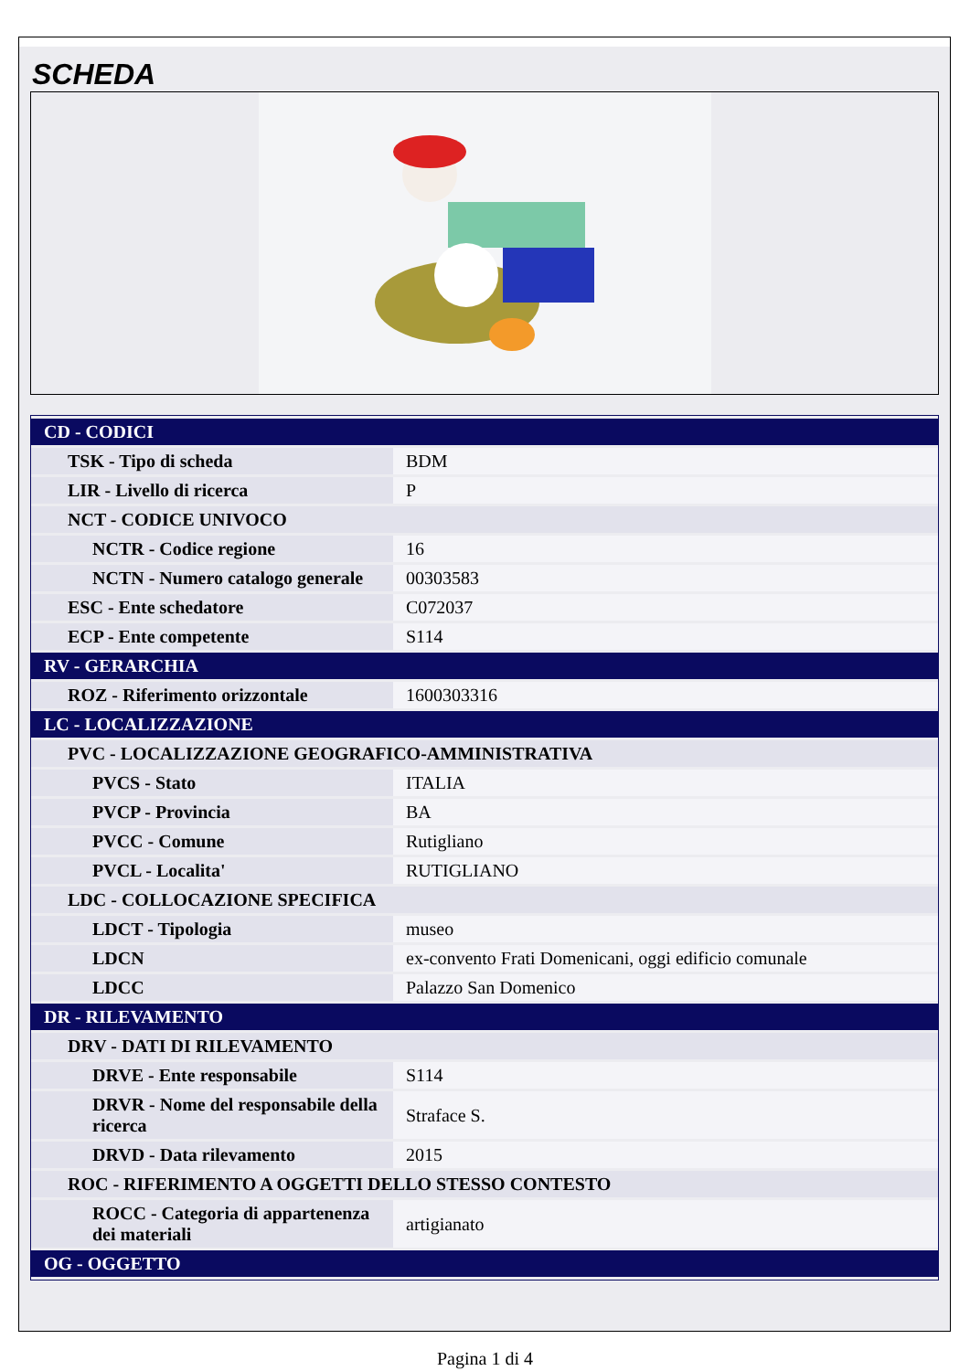SCHEDA
| CD - CODICI | |
| TSK - Tipo di scheda | BDM |
| LIR - Livello di ricerca | P |
| NCT - CODICE UNIVOCO | |
| NCTR - Codice regione | 16 |
| NCTN - Numero catalogo generale | 00303583 |
| ESC - Ente schedatore | C072037 |
| ECP - Ente competente | S114 |
| RV - GERARCHIA | |
| ROZ - Riferimento orizzontale | 1600303316 |
| LC - LOCALIZZAZIONE | |
| PVC - LOCALIZZAZIONE GEOGRAFICO-AMMINISTRATIVA | |
| PVCS - Stato | ITALIA |
| PVCP - Provincia | BA |
| PVCC - Comune | Rutigliano |
| PVCL - Localita' | RUTIGLIANO |
| LDC - COLLOCAZIONE SPECIFICA | |
| LDCT - Tipologia | museo |
| LDCN | ex-convento Frati Domenicani, oggi edificio comunale |
| LDCC | Palazzo San Domenico |
| DR - RILEVAMENTO | |
| DRV - DATI DI RILEVAMENTO | |
| DRVE - Ente responsabile | S114 |
| DRVR - Nome del responsabile della ricerca | Straface S. |
| DRVD - Data rilevamento | 2015 |
| ROC - RIFERIMENTO A OGGETTI DELLO STESSO CONTESTO | |
| ROCC - Categoria di appartenenza dei materiali | artigianato |
| OG - OGGETTO | |
Pagina 1 di 4